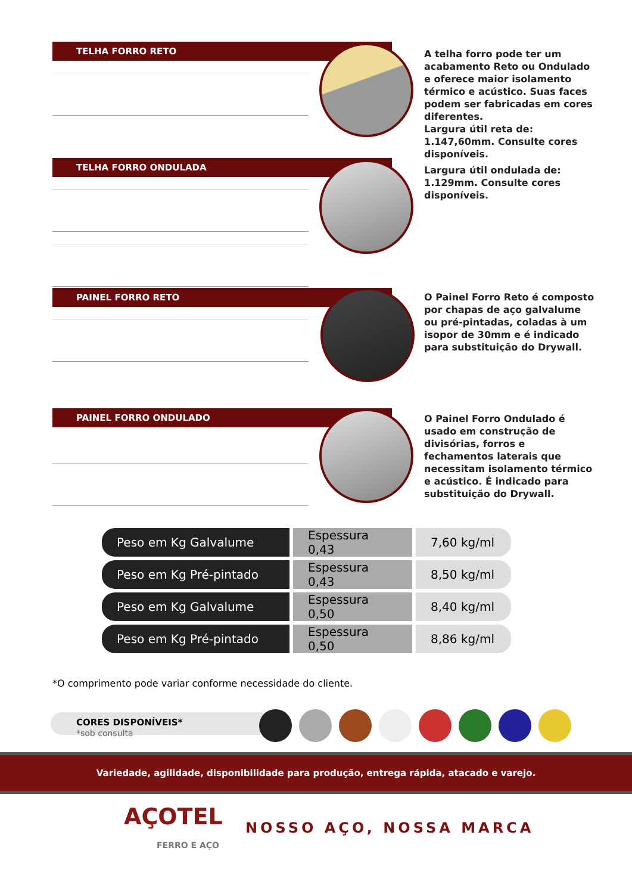TELHA FORRO RETO
A telha forro pode ter um acabamento Reto ou Ondulado e oferece maior isolamento térmico e acústico. Suas faces podem ser fabricadas em cores diferentes.
Largura útil reta de: 1.147,60mm. Consulte cores disponíveis.
TELHA FORRO ONDULADA
Largura útil ondulada de: 1.129mm. Consulte cores disponíveis.
PAINEL FORRO RETO
O Painel Forro Reto é composto por chapas de aço galvalume ou pré-pintadas, coladas à um isopor de 30mm e é indicado para substituição do Drywall.
PAINEL FORRO ONDULADO
O Painel Forro Ondulado é usado em construção de divisórias, forros e fechamentos laterais que necessitam isolamento térmico e acústico. É indicado para substituição do Drywall.
| Peso em Kg Galvalume | Espessura 0,43 | 7,60 kg/ml |
| Peso em Kg Pré-pintado | Espessura 0,43 | 8,50 kg/ml |
| Peso em Kg Galvalume | Espessura 0,50 | 8,40 kg/ml |
| Peso em Kg Pré-pintado | Espessura 0,50 | 8,86 kg/ml |
*O comprimento pode variar conforme necessidade do cliente.
CORES DISPONÍVEIS*
*sob consulta
Variedade, agilidade, disponibilidade para produção, entrega rápida, atacado e varejo.
AÇOTEL
FERRO E AÇO
NOSSO AÇO, NOSSA MARCA